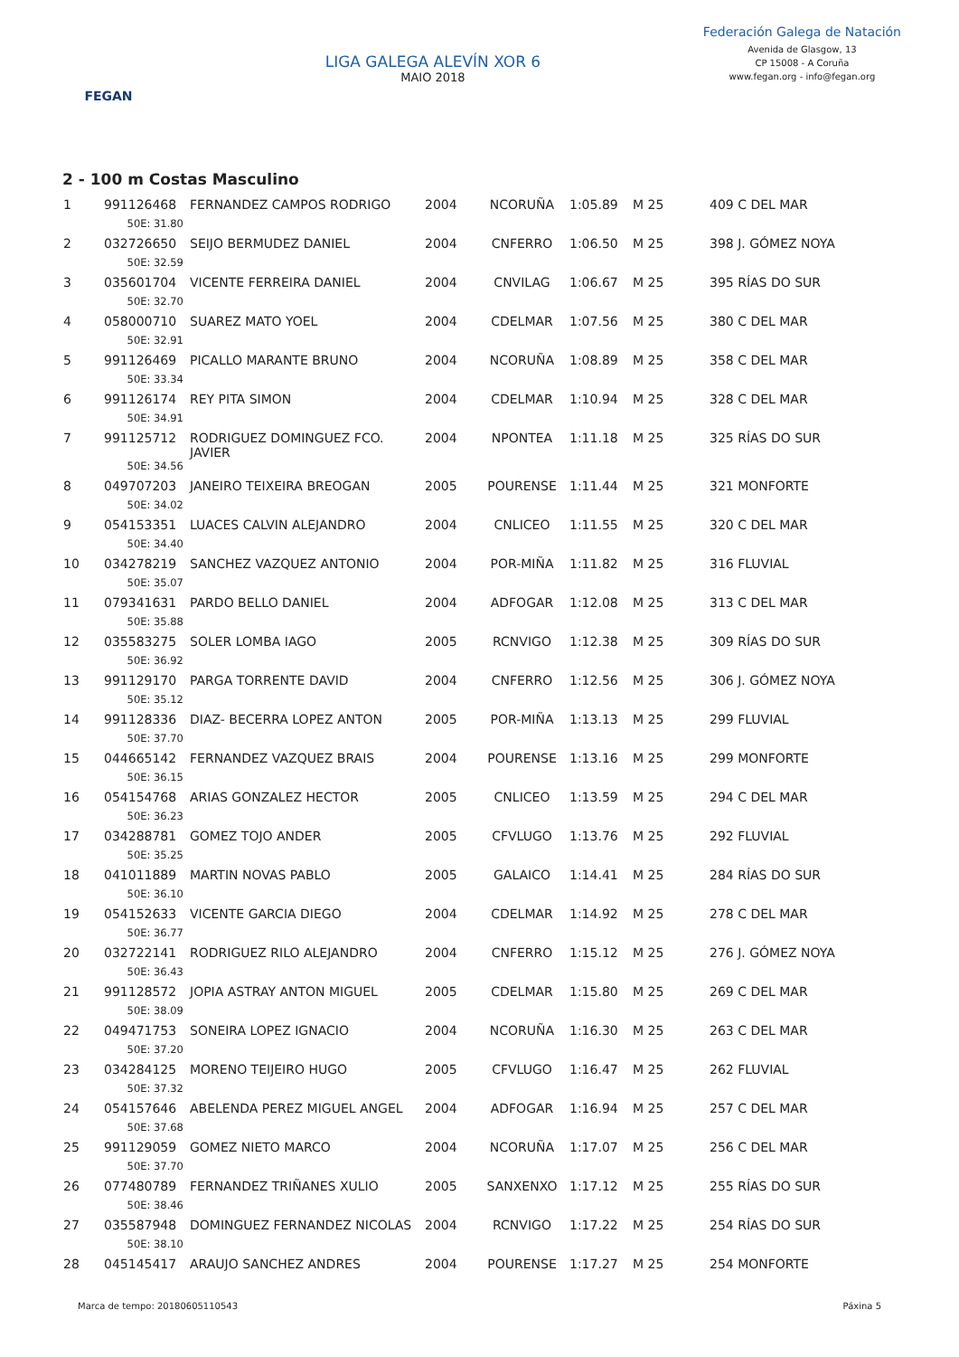FEGAN
LIGA GALEGA ALEVÍN XOR 6
MAIO 2018
Federación Galega de Natación
Avenida de Glasgow, 13
CP 15008 - A Coruña
www.fegan.org - info@fegan.org
2 - 100 m Costas Masculino
| 1 | 991126468 | FERNANDEZ CAMPOS RODRIGO | 2004 | NCORUÑA | 1:05.89 | M 25 | 409 C DEL MAR |
| | 50E: 31.80 | | | | | | |
| 2 | 032726650 | SEIJO BERMUDEZ DANIEL | 2004 | CNFERRO | 1:06.50 | M 25 | 398 J. GÓMEZ NOYA |
| | 50E: 32.59 | | | | | | |
| 3 | 035601704 | VICENTE FERREIRA DANIEL | 2004 | CNVILAG | 1:06.67 | M 25 | 395 RÍAS DO SUR |
| | 50E: 32.70 | | | | | | |
| 4 | 058000710 | SUAREZ MATO YOEL | 2004 | CDELMAR | 1:07.56 | M 25 | 380 C DEL MAR |
| | 50E: 32.91 | | | | | | |
| 5 | 991126469 | PICALLO MARANTE BRUNO | 2004 | NCORUÑA | 1:08.89 | M 25 | 358 C DEL MAR |
| | 50E: 33.34 | | | | | | |
| 6 | 991126174 | REY PITA SIMON | 2004 | CDELMAR | 1:10.94 | M 25 | 328 C DEL MAR |
| | 50E: 34.91 | | | | | | |
| 7 | 991125712 | RODRIGUEZ DOMINGUEZ FCO. JAVIER | 2004 | NPONTEA | 1:11.18 | M 25 | 325 RÍAS DO SUR |
| | 50E: 34.56 | | | | | | |
| 8 | 049707203 | JANEIRO TEIXEIRA BREOGAN | 2005 | POURENSE | 1:11.44 | M 25 | 321 MONFORTE |
| | 50E: 34.02 | | | | | | |
| 9 | 054153351 | LUACES CALVIN ALEJANDRO | 2004 | CNLICEO | 1:11.55 | M 25 | 320 C DEL MAR |
| | 50E: 34.40 | | | | | | |
| 10 | 034278219 | SANCHEZ VAZQUEZ ANTONIO | 2004 | POR-MIÑA | 1:11.82 | M 25 | 316 FLUVIAL |
| | 50E: 35.07 | | | | | | |
| 11 | 079341631 | PARDO BELLO DANIEL | 2004 | ADFOGAR | 1:12.08 | M 25 | 313 C DEL MAR |
| | 50E: 35.88 | | | | | | |
| 12 | 035583275 | SOLER LOMBA IAGO | 2005 | RCNVIGO | 1:12.38 | M 25 | 309 RÍAS DO SUR |
| | 50E: 36.92 | | | | | | |
| 13 | 991129170 | PARGA TORRENTE DAVID | 2004 | CNFERRO | 1:12.56 | M 25 | 306 J. GÓMEZ NOYA |
| | 50E: 35.12 | | | | | | |
| 14 | 991128336 | DIAZ- BECERRA LOPEZ ANTON | 2005 | POR-MIÑA | 1:13.13 | M 25 | 299 FLUVIAL |
| | 50E: 37.70 | | | | | | |
| 15 | 044665142 | FERNANDEZ VAZQUEZ BRAIS | 2004 | POURENSE | 1:13.16 | M 25 | 299 MONFORTE |
| | 50E: 36.15 | | | | | | |
| 16 | 054154768 | ARIAS GONZALEZ HECTOR | 2005 | CNLICEO | 1:13.59 | M 25 | 294 C DEL MAR |
| | 50E: 36.23 | | | | | | |
| 17 | 034288781 | GOMEZ TOJO ANDER | 2005 | CFVLUGO | 1:13.76 | M 25 | 292 FLUVIAL |
| | 50E: 35.25 | | | | | | |
| 18 | 041011889 | MARTIN NOVAS PABLO | 2005 | GALAICO | 1:14.41 | M 25 | 284 RÍAS DO SUR |
| | 50E: 36.10 | | | | | | |
| 19 | 054152633 | VICENTE GARCIA DIEGO | 2004 | CDELMAR | 1:14.92 | M 25 | 278 C DEL MAR |
| | 50E: 36.77 | | | | | | |
| 20 | 032722141 | RODRIGUEZ RILO ALEJANDRO | 2004 | CNFERRO | 1:15.12 | M 25 | 276 J. GÓMEZ NOYA |
| | 50E: 36.43 | | | | | | |
| 21 | 991128572 | JOPIA ASTRAY ANTON MIGUEL | 2005 | CDELMAR | 1:15.80 | M 25 | 269 C DEL MAR |
| | 50E: 38.09 | | | | | | |
| 22 | 049471753 | SONEIRA LOPEZ IGNACIO | 2004 | NCORUÑA | 1:16.30 | M 25 | 263 C DEL MAR |
| | 50E: 37.20 | | | | | | |
| 23 | 034284125 | MORENO TEIJEIRO HUGO | 2005 | CFVLUGO | 1:16.47 | M 25 | 262 FLUVIAL |
| | 50E: 37.32 | | | | | | |
| 24 | 054157646 | ABELENDA PEREZ MIGUEL ANGEL | 2004 | ADFOGAR | 1:16.94 | M 25 | 257 C DEL MAR |
| | 50E: 37.68 | | | | | | |
| 25 | 991129059 | GOMEZ NIETO MARCO | 2004 | NCORUÑA | 1:17.07 | M 25 | 256 C DEL MAR |
| | 50E: 37.70 | | | | | | |
| 26 | 077480789 | FERNANDEZ TRIÑANES XULIO | 2005 | SANXENXO | 1:17.12 | M 25 | 255 RÍAS DO SUR |
| | 50E: 38.46 | | | | | | |
| 27 | 035587948 | DOMINGUEZ FERNANDEZ NICOLAS | 2004 | RCNVIGO | 1:17.22 | M 25 | 254 RÍAS DO SUR |
| | 50E: 38.10 | | | | | | |
| 28 | 045145417 | ARAUJO SANCHEZ ANDRES | 2004 | POURENSE | 1:17.27 | M 25 | 254 MONFORTE |
Marca de tempo: 20180605110543 Páxina 5